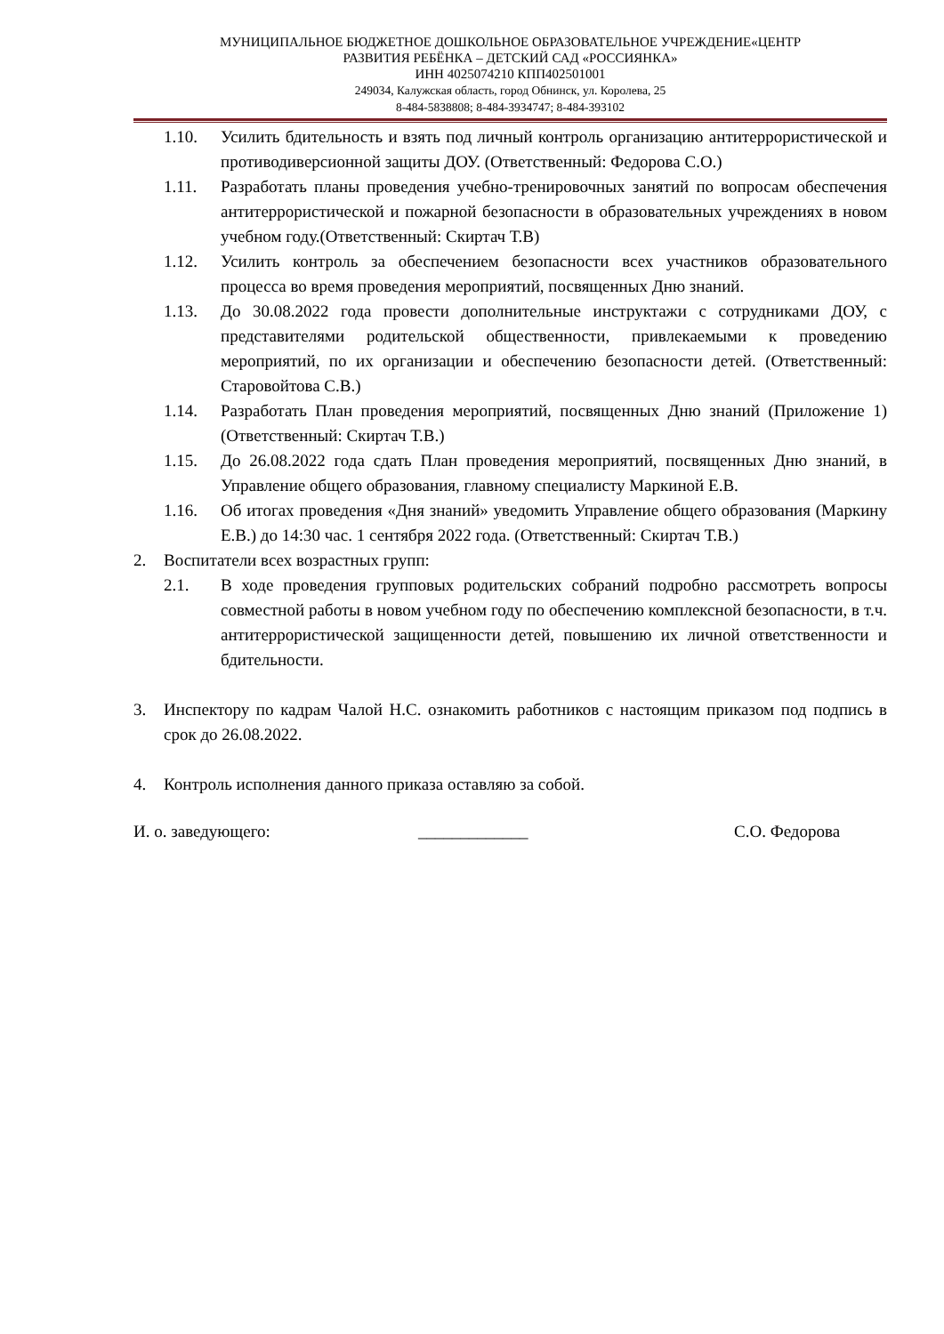МУНИЦИПАЛЬНОЕ БЮДЖЕТНОЕ ДОШКОЛЬНОЕ ОБРАЗОВАТЕЛЬНОЕ УЧРЕЖДЕНИЕ«ЦЕНТР
РАЗВИТИЯ РЕБЁНКА – ДЕТСКИЙ САД «РОССИЯНКА»
ИНН 4025074210 КПП402501001
249034, Калужская область, город Обнинск, ул. Королева, 25
8-484-5838808; 8-484-3934747; 8-484-393102
1.10. Усилить бдительность и взять под личный контроль организацию антитеррористической и противодиверсионной защиты ДОУ. (Ответственный: Федорова С.О.)
1.11. Разработать планы проведения учебно-тренировочных занятий по вопросам обеспечения антитеррористической и пожарной безопасности в образовательных учреждениях в новом учебном году.(Ответственный: Скиртач Т.В)
1.12. Усилить контроль за обеспечением безопасности всех участников образовательного процесса во время проведения мероприятий, посвященных Дню знаний.
1.13. До 30.08.2022 года провести дополнительные инструктажи с сотрудниками ДОУ, с представителями родительской общественности, привлекаемыми к проведению мероприятий, по их организации и обеспечению безопасности детей. (Ответственный: Старовойтова С.В.)
1.14. Разработать План проведения мероприятий, посвященных Дню знаний (Приложение 1) (Ответственный: Скиртач Т.В.)
1.15. До 26.08.2022 года сдать План проведения мероприятий, посвященных Дню знаний, в Управление общего образования, главному специалисту Маркиной Е.В.
1.16. Об итогах проведения «Дня знаний» уведомить Управление общего образования (Маркину Е.В.) до 14:30 час. 1 сентября 2022 года. (Ответственный: Скиртач Т.В.)
2. Воспитатели всех возрастных групп:
2.1. В ходе проведения групповых родительских собраний подробно рассмотреть вопросы совместной работы в новом учебном году по обеспечению комплексной безопасности, в т.ч. антитеррористической защищенности детей, повышению их личной ответственности и бдительности.
3. Инспектору по кадрам Чалой Н.С. ознакомить работников с настоящим приказом под подпись в срок до 26.08.2022.
4. Контроль исполнения данного приказа оставляю за собой.
И. о. заведующего: _____________ С.О. Федорова